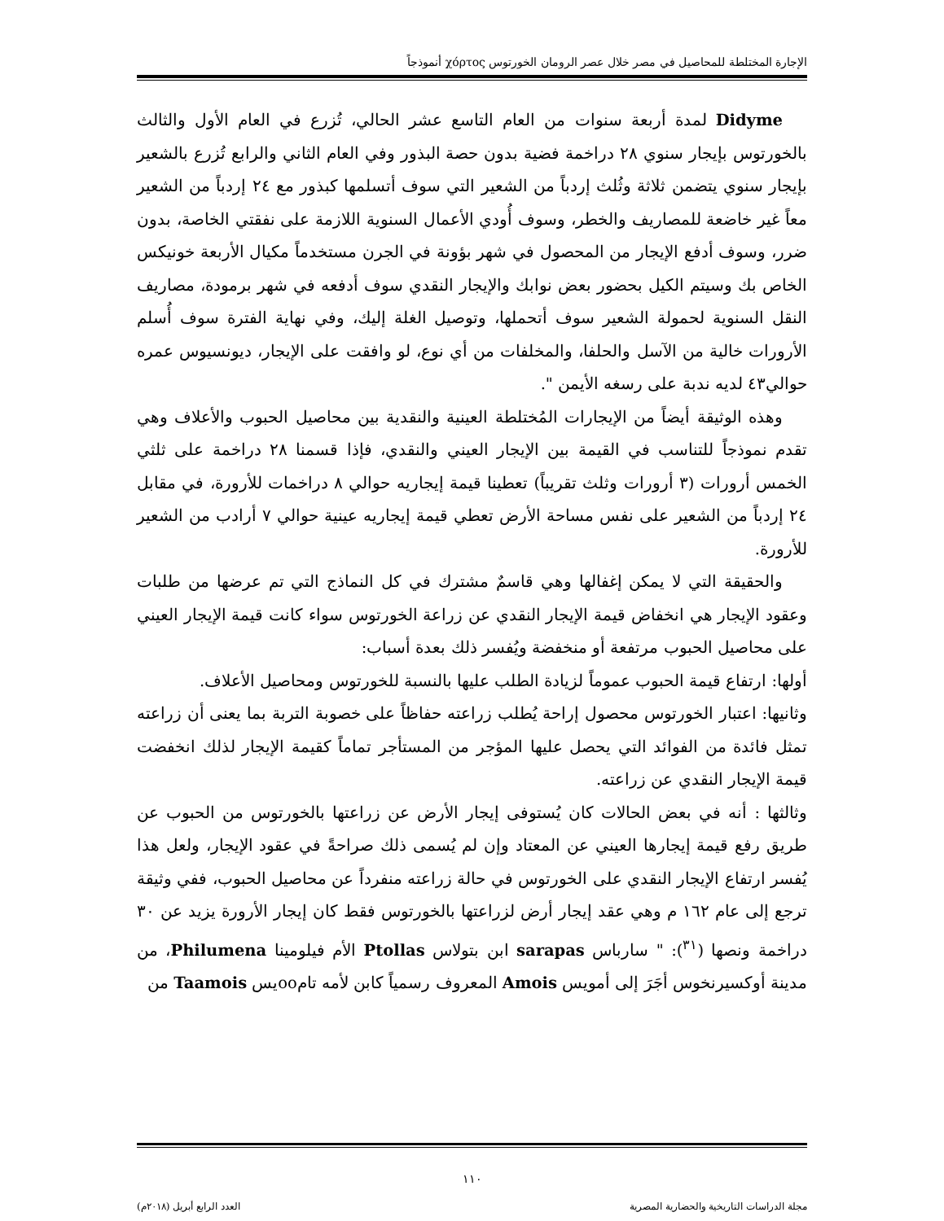الإجارة المختلطة للمحاصيل في مصر خلال عصر الرومان الخورتوس χόρτος أنموذجاً
Didyme لمدة أربعة سنوات من العام التاسع عشر الحالي، تُزرع في العام الأول والثالث بالخورتوس بإيجار سنوي ٢٨ دراخمة فضية بدون حصة البذور وفي العام الثاني والرابع تُزرع بالشعير بإيجار سنوي يتضمن ثلاثة وثُلث إردباً من الشعير التي سوف أتسلمها كبذور مع ٢٤ إردباً من الشعير معاً غير خاضعة للمصاريف والخطر، وسوف أُودي الأعمال السنوية اللازمة على نفقتي الخاصة، بدون ضرر، وسوف أدفع الإيجار من المحصول في شهر بؤونة في الجرن مستخدماً مكيال الأربعة خونيكس الخاص بك وسيتم الكيل بحضور بعض نوابك والإيجار النقدي سوف أدفعه في شهر برمودة، مصاريف النقل السنوية لحمولة الشعير سوف أتحملها، وتوصيل الغلة إليك، وفي نهاية الفترة سوف أُسلم الأرورات خالية من الآسل والحلفا، والمخلفات من أي نوع، لو وافقت على الإيجار، ديونسيوس عمره حوالي٤٣ لديه ندبة على رسغه الأيمن ".
وهذه الوثيقة أيضاً من الإيجارات المُختلطة العينية والنقدية بين محاصيل الحبوب والأعلاف وهي تقدم نموذجاً للتناسب في القيمة بين الإيجار العيني والنقدي، فإذا قسمنا ٢٨ دراخمة على ثلثي الخمس أرورات (٣ أرورات وثلث تقريباً) تعطينا قيمة إيجاريه حوالي ٨ دراخمات للأرورة، في مقابل ٢٤ إردباً من الشعير على نفس مساحة الأرض تعطي قيمة إيجاريه عينية حوالي ٧ أرادب من الشعير للأرورة.
والحقيقة التي لا يمكن إغفالها وهي قاسمٌ مشترك في كل النماذج التي تم عرضها من طلبات وعقود الإيجار هي انخفاض قيمة الإيجار النقدي عن زراعة الخورتوس سواء كانت قيمة الإيجار العيني على محاصيل الحبوب مرتفعة أو منخفضة ويُفسر ذلك بعدة أسباب:
أولها: ارتفاع قيمة الحبوب عموماً لزيادة الطلب عليها بالنسبة للخورتوس ومحاصيل الأعلاف.
وثانيها: اعتبار الخورتوس محصول إراحة يُطلب زراعته حفاظاً على خصوبة التربة بما يعنى أن زراعته تمثل فائدة من الفوائد التي يحصل عليها المؤجر من المستأجر تماماً كقيمة الإيجار لذلك انخفضت قيمة الإيجار النقدي عن زراعته.
وثالثها : أنه في بعض الحالات كان يُستوفى إيجار الأرض عن زراعتها بالخورتوس من الحبوب عن طريق رفع قيمة إيجارها العيني عن المعتاد وإن لم يُسمى ذلك صراحةً في عقود الإيجار، ولعل هذا يُفسر ارتفاع الإيجار النقدي على الخورتوس في حالة زراعته منفرداً عن محاصيل الحبوب، ففي وثيقة ترجع إلى عام ١٦٢ م وهي عقد إيجار أرض لزراعتها بالخورتوس فقط كان إيجار الأرورة يزيد عن ٣٠ دراخمة ونصها (<sup>٣١</sup>): " سارباس sarapas ابن بتولاس Ptollas الأم فيلومينا Philumena، من مدينة أوكسيرنخوس أجَرَ إلى أمويس Amois المعروف رسمياً كابن لأمه تامooيس Taamois من
١١٠
مجلة الدراسات التاريخية والحضارية المصرية العدد الرابع أبريل (٢٠١٨م)